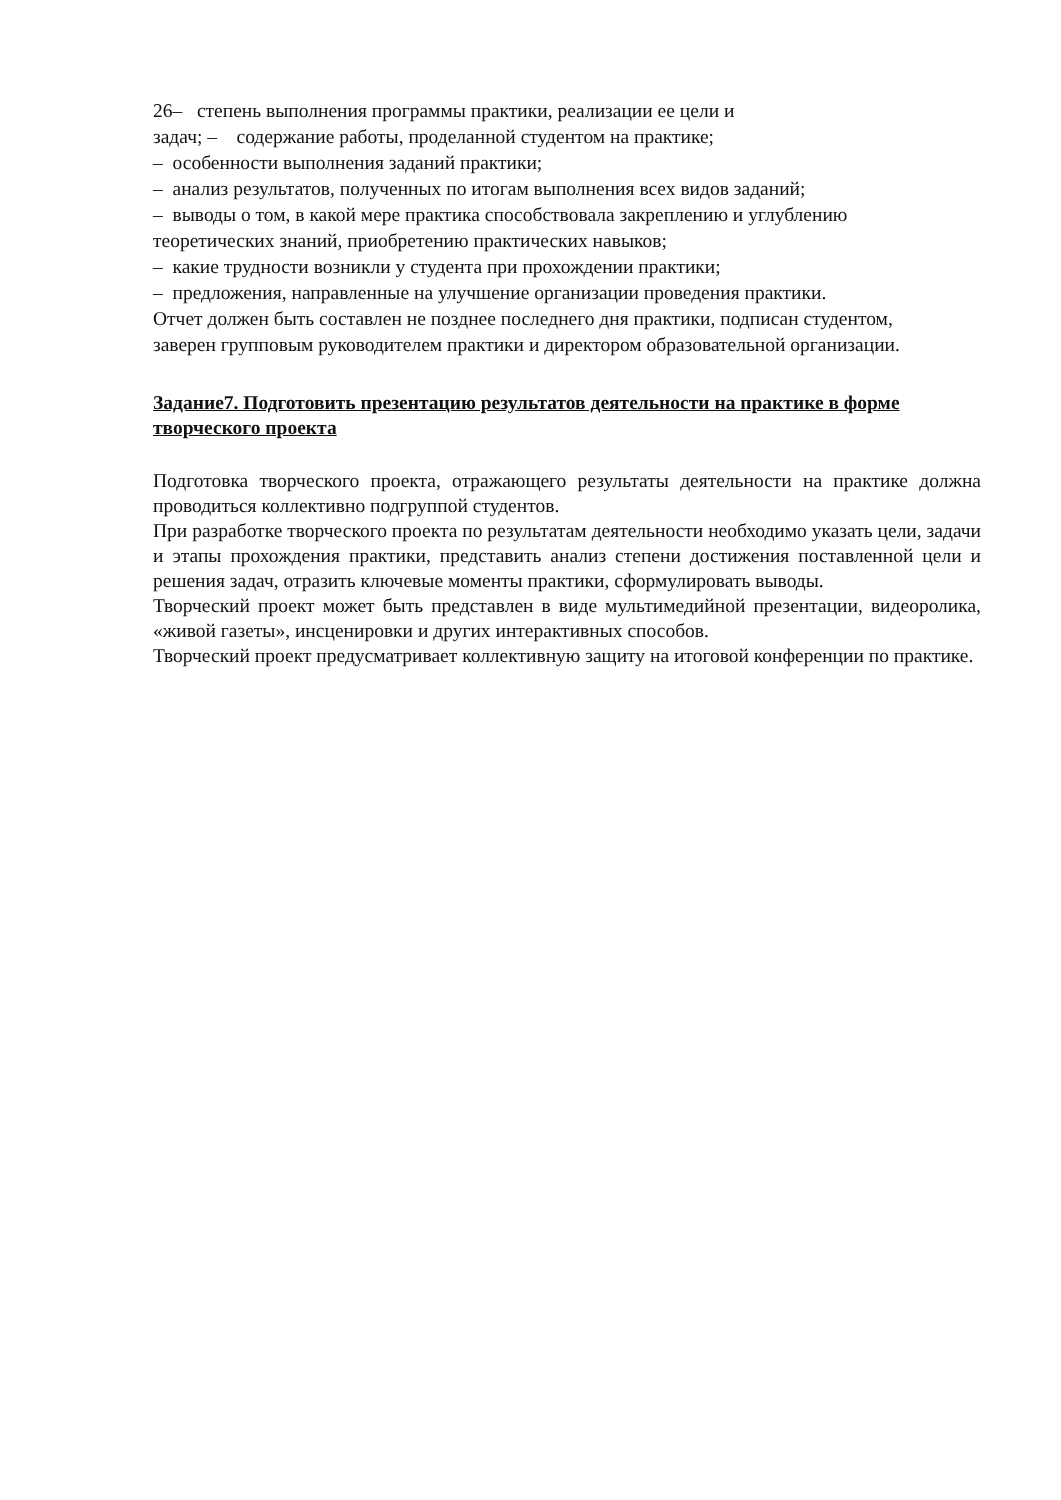26– степень выполнения программы практики, реализации ее цели и
задач; – содержание работы, проделанной студентом на практике;
– особенности выполнения заданий практики;
– анализ результатов, полученных по итогам выполнения всех видов заданий;
– выводы о том, в какой мере практика способствовала закреплению и углублению
теоретических знаний, приобретению практических навыков;
– какие трудности возникли у студента при прохождении практики;
– предложения, направленные на улучшение организации проведения практики.
Отчет должен быть составлен не позднее последнего дня практики, подписан студентом,
заверен групповым руководителем практики и директором образовательной организации.
Задание7. Подготовить презентацию результатов деятельности на практике в форме творческого проекта
Подготовка творческого проекта, отражающего результаты деятельности на практике должна проводиться коллективно подгруппой студентов.
При разработке творческого проекта по результатам деятельности необходимо указать цели, задачи и этапы прохождения практики, представить анализ степени достижения поставленной цели и решения задач, отразить ключевые моменты практики, сформулировать выводы.
Творческий проект может быть представлен в виде мультимедийной презентации, видеоролика, «живой газеты», инсценировки и других интерактивных способов.
Творческий проект предусматривает коллективную защиту на итоговой конференции по практике.